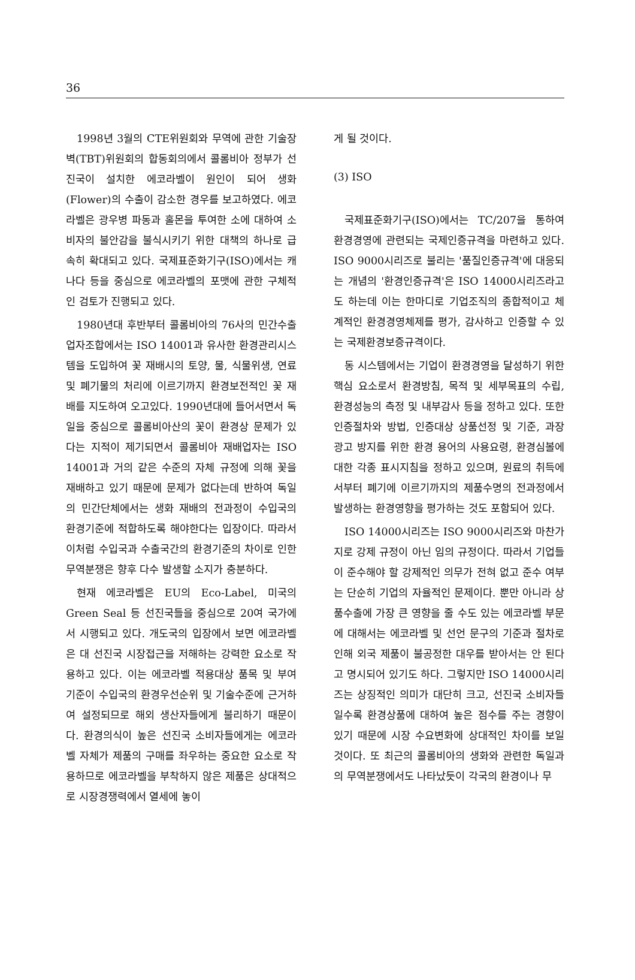36
1998년 3월의 CTE위원회와 무역에 관한 기술장벽(TBT)위원회의 합동회의에서 콜롬비아 정부가 선진국이 설치한 에코라벨이 원인이 되어 생화(Flower)의 수출이 감소한 경우를 보고하였다. 에코라벨은 광우병 파동과 홀몬을 투여한 소에 대하여 소비자의 불안감을 불식시키기 위한 대책의 하나로 급속히 확대되고 있다. 국제표준화기구(ISO)에서는 캐나다 등을 중심으로 에코라벨의 포맷에 관한 구체적인 검토가 진행되고 있다.
1980년대 후반부터 콜롬비아의 76사의 민간수출업자조합에서는 ISO 14001과 유사한 환경관리시스템을 도입하여 꽃 재배시의 토양, 물, 식물위생, 연료 및 폐기물의 처리에 이르기까지 환경보전적인 꽃 재배를 지도하여 오고있다. 1990년대에 들어서면서 독일을 중심으로 콜롬비아산의 꽃이 환경상 문제가 있다는 지적이 제기되면서 콜롬비아 재배업자는 ISO 14001과 거의 같은 수준의 자체 규정에 의해 꽃을 재배하고 있기 때문에 문제가 없다는데 반하여 독일의 민간단체에서는 생화 재배의 전과정이 수입국의 환경기준에 적합하도록 해야한다는 입장이다. 따라서 이처럼 수입국과 수출국간의 환경기준의 차이로 인한 무역분쟁은 향후 다수 발생할 소지가 충분하다.
현재 에코라벨은 EU의 Eco-Label, 미국의 Green Seal 등 선진국들을 중심으로 20여 국가에서 시행되고 있다. 개도국의 입장에서 보면 에코라벨은 대 선진국 시장접근을 저해하는 강력한 요소로 작용하고 있다. 이는 에코라벨 적용대상 품목 및 부여 기준이 수입국의 환경우선순위 및 기술수준에 근거하여 설정되므로 해외 생산자들에게 불리하기 때문이다. 환경의식이 높은 선진국 소비자들에게는 에코라벨 자체가 제품의 구매를 좌우하는 중요한 요소로 작용하므로 에코라벨을 부착하지 않은 제품은 상대적으로 시장경쟁력에서 열세에 놓이
게 될 것이다.
(3) ISO
국제표준화기구(ISO)에서는 TC/207을 통하여 환경경영에 관련되는 국제인증규격을 마련하고 있다. ISO 9000시리즈로 불리는 '품질인증규격'에 대응되는 개념의 '환경인증규격'은 ISO 14000시리즈라고도 하는데 이는 한마디로 기업조직의 종합적이고 체계적인 환경경영체제를 평가, 감사하고 인증할 수 있는 국제환경보증규격이다.
동 시스템에서는 기업이 환경경영을 달성하기 위한 핵심 요소로서 환경방침, 목적 및 세부목표의 수립, 환경성능의 측정 및 내부감사 등을 정하고 있다. 또한 인증절차와 방법, 인증대상 상품선정 및 기준, 과장 광고 방지를 위한 환경 용어의 사용요령, 환경심볼에 대한 각종 표시지침을 정하고 있으며, 원료의 취득에서부터 폐기에 이르기까지의 제품수명의 전과정에서 발생하는 환경영향을 평가하는 것도 포함되어 있다.
ISO 14000시리즈는 ISO 9000시리즈와 마찬가지로 강제 규정이 아닌 임의 규정이다. 따라서 기업들이 준수해야 할 강제적인 의무가 전혀 없고 준수 여부는 단순히 기업의 자율적인 문제이다. 뿐만 아니라 상품수출에 가장 큰 영향을 줄 수도 있는 에코라벨 부문에 대해서는 에코라벨 및 선언 문구의 기준과 절차로 인해 외국 제품이 불공정한 대우를 받아서는 안 된다고 명시되어 있기도 하다. 그렇지만 ISO 14000시리즈는 상징적인 의미가 대단히 크고, 선진국 소비자들일수록 환경상품에 대하여 높은 점수를 주는 경향이 있기 때문에 시장 수요변화에 상대적인 차이를 보일 것이다. 또 최근의 콜롬비아의 생화와 관련한 독일과의 무역분쟁에서도 나타났듯이 각국의 환경이나 무